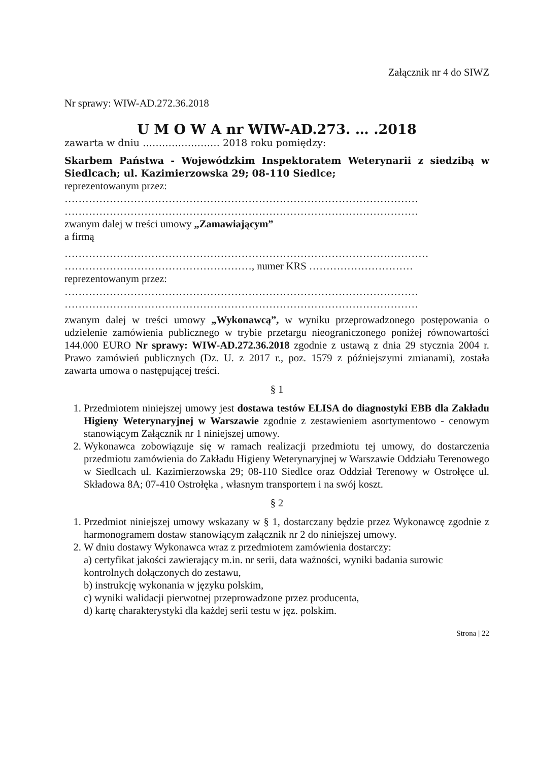Załącznik nr 4 do SIWZ
Nr sprawy: WIW-AD.272.36.2018
U M O W A nr WIW-AD.273. … .2018
zawarta w dniu …………………… 2018 roku pomiędzy:
Skarbem Państwa - Wojewódzkim Inspektoratem Weterynarii z siedzibą w Siedlcach; ul. Kazimierzowska 29; 08-110 Siedlce;
reprezentowanym przez:
…………………………………………………………………………………………
…………………………………………………………………………………………
zwanym dalej w treści umowy „Zamawiającym”
a firmą
……………………………………………………………………………………………
………………………………………………, numer KRS …………………………
reprezentowanym przez:
…………………………………………………………………………………………
…………………………………………………………………………………………
zwanym dalej w treści umowy „Wykonawcą”, w wyniku przeprowadzonego postępowania o udzielenie zamówienia publicznego w trybie przetargu nieograniczonego poniżej równowartości 144.000 EURO Nr sprawy: WIW-AD.272.36.2018 zgodnie z ustawą z dnia 29 stycznia 2004 r. Prawo zamówień publicznych (Dz. U. z 2017 r., poz. 1579 z późniejszymi zmianami), została zawarta umowa o następującej treści.
§ 1
1. Przedmiotem niniejszej umowy jest dostawa testów ELISA do diagnostyki EBB dla Zakładu Higieny Weterynaryjnej w Warszawie zgodnie z zestawieniem asortymentowo - cenowym stanowiącym Załącznik nr 1 niniejszej umowy.
2. Wykonawca zobowiązuje się w ramach realizacji przedmiotu tej umowy, do dostarczenia przedmiotu zamówienia do Zakładu Higieny Weterynaryjnej w Warszawie Oddziału Terenowego w Siedlcach ul. Kazimierzowska 29; 08-110 Siedlce oraz Oddział Terenowy w Ostrołęce ul. Składowa 8A; 07-410 Ostrołęka , własnym transportem i na swój koszt.
§ 2
1. Przedmiot niniejszej umowy wskazany w § 1, dostarczany będzie przez Wykonawcę zgodnie z harmonogramem dostaw stanowiącym załącznik nr 2 do niniejszej umowy.
2. W dniu dostawy Wykonawca wraz z przedmiotem zamówienia dostarczy:
a) certyfikat jakości zawierający m.in. nr serii, data ważności, wyniki badania surowic kontrolnych dołączonych do zestawu,
b) instrukcję wykonania w języku polskim,
c) wyniki walidacji pierwotnej przeprowadzone przez producenta,
d) kartę charakterystyki dla każdej serii testu w jęz. polskim.
Strona | 22